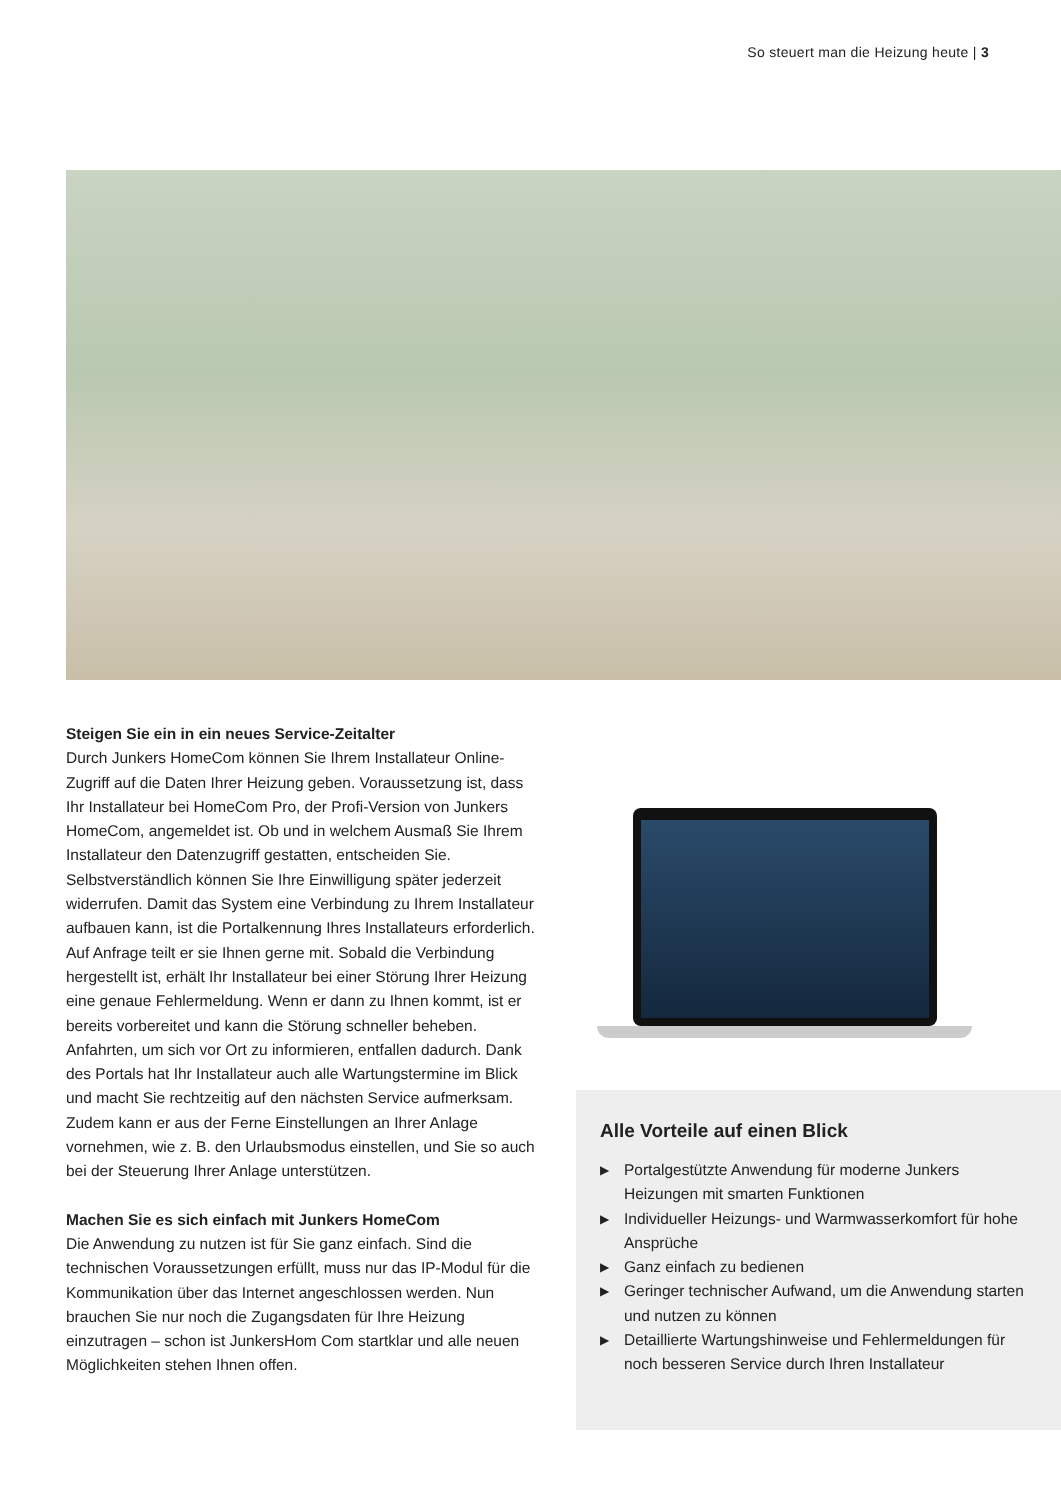So steuert man die Heizung heute | 3
Steigen Sie ein in ein neues Service-Zeitalter
Durch Junkers HomeCom können Sie Ihrem Installateur Online-Zugriff auf die Daten Ihrer Heizung geben. Voraussetzung ist, dass Ihr Installateur bei HomeCom Pro, der Profi-Version von Junkers HomeCom, angemeldet ist. Ob und in welchem Ausmaß Sie Ihrem Installateur den Datenzugriff gestatten, entscheiden Sie. Selbstverständlich können Sie Ihre Einwilligung später jederzeit widerrufen. Damit das System eine Verbindung zu Ihrem Installateur aufbauen kann, ist die Portalkennung Ihres Installateurs erforderlich. Auf Anfrage teilt er sie Ihnen gerne mit. Sobald die Verbindung hergestellt ist, erhält Ihr Installateur bei einer Störung Ihrer Heizung eine genaue Fehlermeldung. Wenn er dann zu Ihnen kommt, ist er bereits vorbereitet und kann die Störung schneller beheben. Anfahrten, um sich vor Ort zu informieren, entfallen dadurch. Dank des Portals hat Ihr Installateur auch alle Wartungstermine im Blick und macht Sie rechtzeitig auf den nächsten Service aufmerksam. Zudem kann er aus der Ferne Einstellungen an Ihrer Anlage vornehmen, wie z. B. den Urlaubsmodus einstellen, und Sie so auch bei der Steuerung Ihrer Anlage unterstützen.
Machen Sie es sich einfach mit Junkers HomeCom
Die Anwendung zu nutzen ist für Sie ganz einfach. Sind die technischen Voraussetzungen erfüllt, muss nur das IP-Modul für die Kommunikation über das Internet angeschlossen werden. Nun brauchen Sie nur noch die Zugangsdaten für Ihre Heizung einzutragen – schon ist JunkersHom Com startklar und alle neuen Möglichkeiten stehen Ihnen offen.
Alle Vorteile auf einen Blick
▶ Portalgestützte Anwendung für moderne Junkers Heizungen mit smarten Funktionen
▶ Individueller Heizungs- und Warmwasserkomfort für hohe Ansprüche
▶ Ganz einfach zu bedienen
▶ Geringer technischer Aufwand, um die Anwendung starten und nutzen zu können
▶ Detaillierte Wartungshinweise und Fehlermeldungen für noch besseren Service durch Ihren Installateur